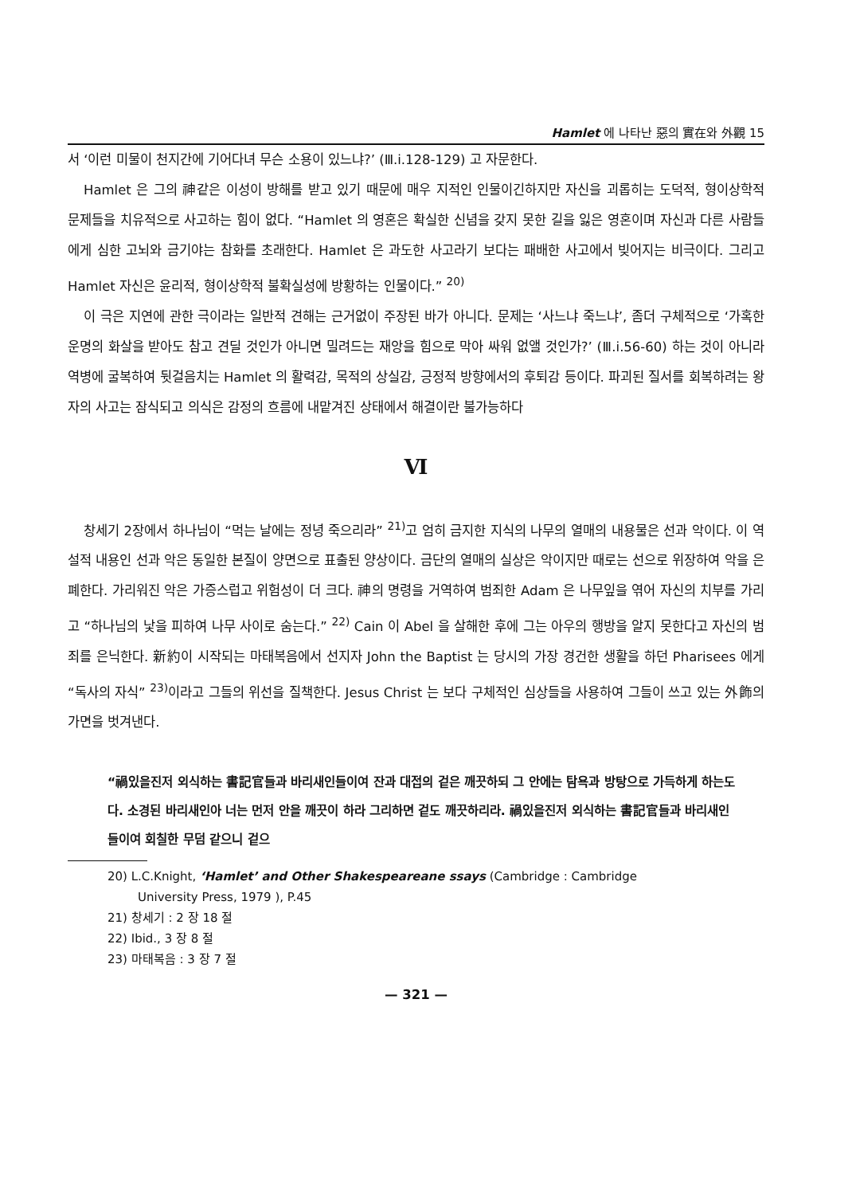Hamlet 에 나타난 惡의 實在와 外觀 15
서 ‘이런 미물이 천지간에 기어다녀 무슨 소용이 있느냐?’ (Ⅲ.i.128-129) 고 자문한다.
Hamlet 은 그의 神같은 이성이 방해를 받고 있기 때문에 매우 지적인 인물이긴하지만 자신을 괴롭히는 도덕적, 형이상학적 문제들을 치유적으로 사고하는 힘이 없다. “Hamlet 의 영혼은 확실한 신념을 갖지 못한 길을 잃은 영혼이며 자신과 다른 사람들에게 심한 고뇌와 금기야는 참화를 초래한다. Hamlet 은 과도한 사고라기 보다는 패배한 사고에서 빚어지는 비극이다. 그리고 Hamlet 자신은 윤리적, 형이상학적 불확실성에 방황하는 인물이다.” <sup>20)</sup>
이 극은 지연에 관한 극이라는 일반적 견해는 근거없이 주장된 바가 아니다. 문제는 ‘사느냐 죽느냐’, 좀더 구체적으로 ‘가혹한 운명의 화살을 받아도 참고 견딜 것인가 아니면 밀려드는 재앙을 힘으로 막아 싸워 없앨 것인가?’ (Ⅲ.i.56-60) 하는 것이 아니라 역병에 굴복하여 뒷걸음치는 Hamlet 의 활력감, 목적의 상실감, 긍정적 방향에서의 후퇴감 등이다. 파괴된 질서를 회복하려는 왕자의 사고는 잠식되고 의식은 감정의 흐름에 내맡겨진 상태에서 해결이란 불가능하다
Ⅵ
창세기 2장에서 하나님이 “먹는 날에는 정녕 죽으리라” <sup>21)</sup>고 엄히 금지한 지식의 나무의 열매의 내용물은 선과 악이다. 이 역설적 내용인 선과 악은 동일한 본질이 양면으로 표출된 양상이다. 금단의 열매의 실상은 악이지만 때로는 선으로 위장하여 악을 은폐한다. 가리워진 악은 가증스럽고 위험성이 더 크다. 神의 명령을 거역하여 범죄한 Adam 은 나무잎을 엮어 자신의 치부를 가리고 “하나님의 낯을 피하여 나무 사이로 숨는다.” <sup>22)</sup> Cain 이 Abel 을 살해한 후에 그는 아우의 행방을 알지 못한다고 자신의 범죄를 은닉한다. 新約이 시작되는 마태복음에서 선지자 John the Baptist 는 당시의 가장 경건한 생활을 하던 Pharisees 에게 “독사의 자식” <sup>23)</sup>이라고 그들의 위선을 질책한다. Jesus Christ 는 보다 구체적인 심상들을 사용하여 그들이 쓰고 있는 外飾의 가면을 벗겨낸다.
“禍있을진저 외식하는 書記官들과 바리새인들이여 잔과 대접의 겉은 깨끗하되 그 안에는 탐욕과 방탕으로 가득하게 하는도다. 소경된 바리새인아 너는 먼저 안을 깨끗이 하라 그리하면 겉도 깨끗하리라. 禍있을진저 외식하는 書記官들과 바리새인들이여 회칠한 무덤 같으니 겉으
20) L.C.Knight, ‘Hamlet’ and Other Shakespeareane ssays (Cambridge : Cambridge
University Press, 1979 ), P.45
21) 창세기 : 2 장 18 절
22) Ibid., 3 장 8 절
23) 마태복음 : 3 장 7 절
— 321 —